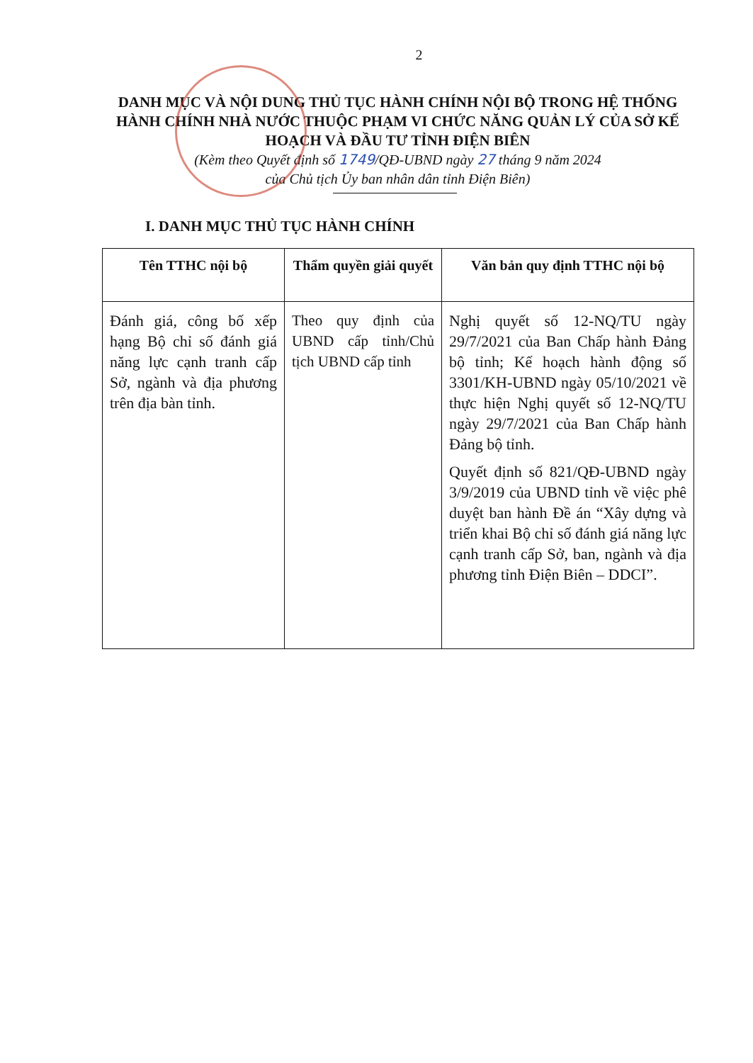2
DANH MỤC VÀ NỘI DUNG THỦ TỤC HÀNH CHÍNH NỘI BỘ TRONG HỆ THỐNG HÀNH CHÍNH NHÀ NƯỚC THUỘC PHẠM VI CHỨC NĂNG QUẢN LÝ CỦA SỞ KẾ HOẠCH VÀ ĐẦU TƯ TỈNH ĐIỆN BIÊN
(Kèm theo Quyết định số 1749/QĐ-UBND ngày 27 tháng 9 năm 2024
của Chủ tịch Ủy ban nhân dân tỉnh Điện Biên)
I. DANH MỤC THỦ TỤC HÀNH CHÍNH
| Tên TTHC nội bộ | Thẩm quyền giải quyết | Văn bản quy định TTHC nội bộ |
| --- | --- | --- |
| Đánh giá, công bố xếp hạng Bộ chỉ số đánh giá năng lực cạnh tranh cấp Sở, ngành và địa phương trên địa bàn tỉnh. | Theo quy định của UBND cấp tỉnh/Chủ tịch UBND cấp tỉnh | Nghị quyết số 12-NQ/TU ngày 29/7/2021 của Ban Chấp hành Đảng bộ tỉnh; Kế hoạch hành động số 3301/KH-UBND ngày 05/10/2021 về thực hiện Nghị quyết số 12-NQ/TU ngày 29/7/2021 của Ban Chấp hành Đảng bộ tỉnh. Quyết định số 821/QĐ-UBND ngày 3/9/2019 của UBND tỉnh về việc phê duyệt ban hành Đề án “Xây dựng và triển khai Bộ chỉ số đánh giá năng lực cạnh tranh cấp Sở, ban, ngành và địa phương tỉnh Điện Biên – DDCI”. |